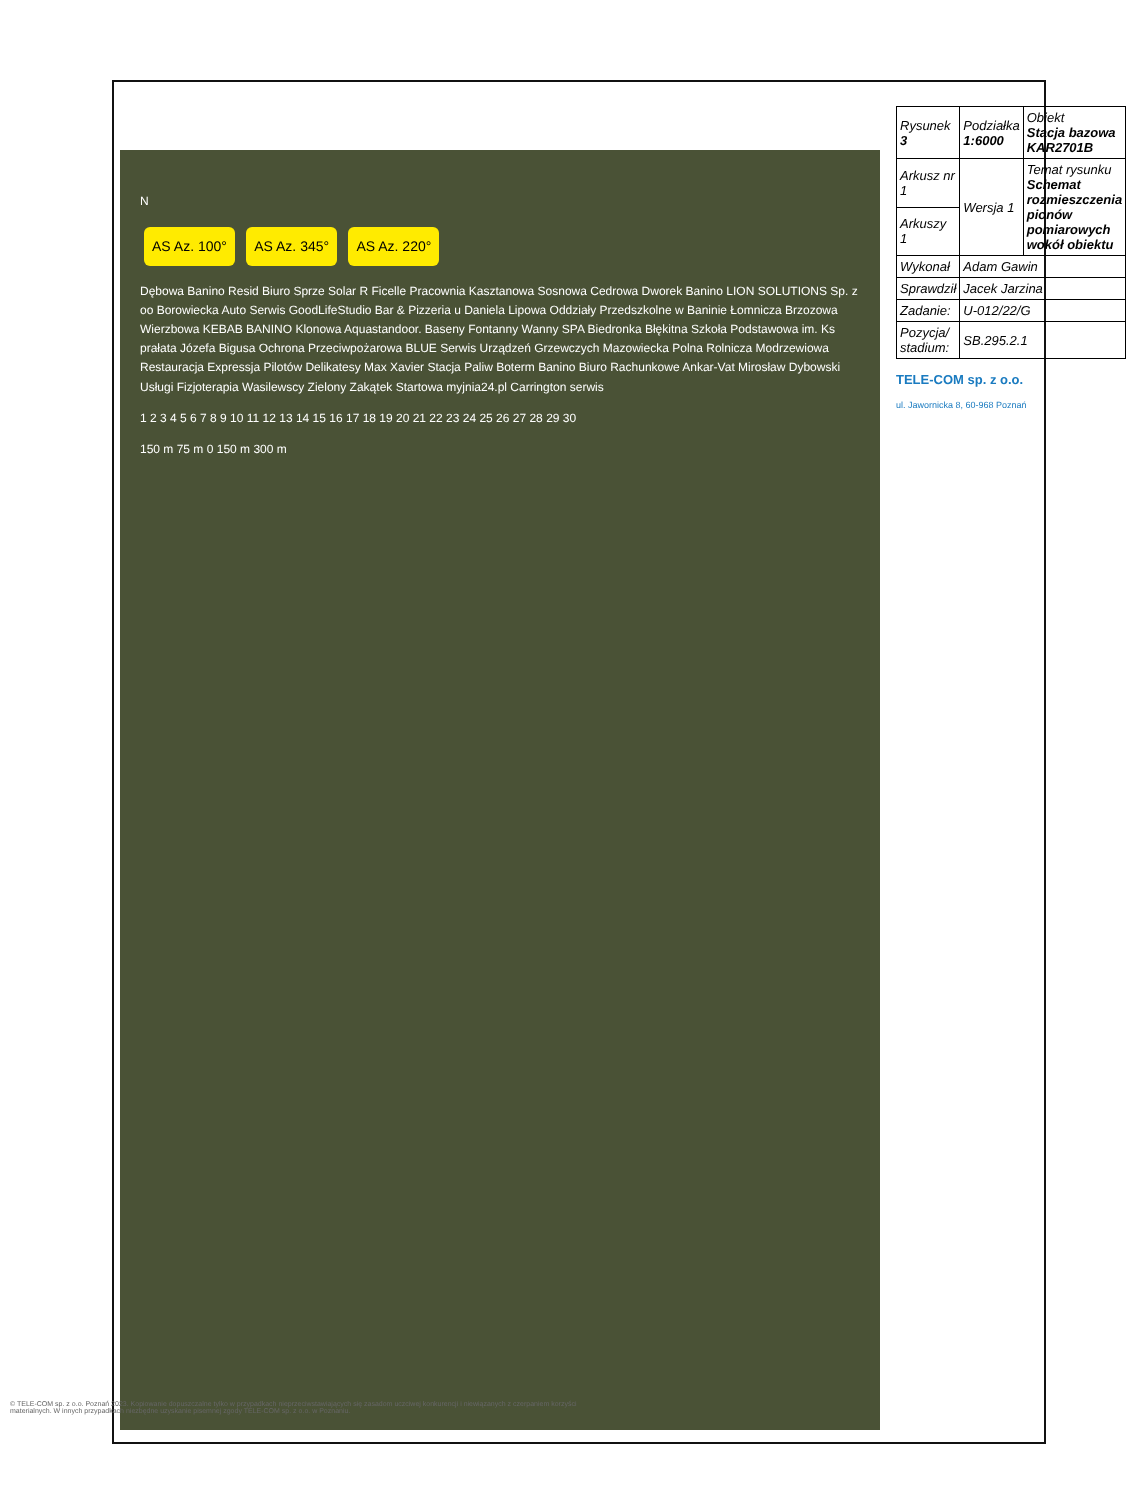N
AS Az. 100° AS Az. 345° AS Az. 220°
Dębowa Banino Resid Biuro Sprze Solar R Ficelle Pracownia Kasztanowa Sosnowa Cedrowa Dworek Banino LION SOLUTIONS Sp. z oo Borowiecka Auto Serwis GoodLifeStudio Bar & Pizzeria u Daniela Lipowa Oddziały Przedszkolne w Baninie Łomnicza Brzozowa Wierzbowa KEBAB BANINO Klonowa Aquastandoor. Baseny Fontanny Wanny SPA Biedronka Błękitna Szkoła Podstawowa im. Ks prałata Józefa Bigusa Ochrona Przeciwpożarowa BLUE Serwis Urządzeń Grzewczych Mazowiecka Polna Rolnicza Modrzewiowa Restauracja Expressja Pilotów Delikatesy Max Xavier Stacja Paliw Boterm Banino Biuro Rachunkowe Ankar-Vat Mirosław Dybowski Usługi Fizjoterapia Wasilewscy Zielony Zakątek Startowa myjnia24.pl Carrington serwis
1 2 3 4 5 6 7 8 9 10 11 12 13 14 15 16 17 18 19 20 21 22 23 24 25 26 27 28 29 30
150 m 75 m 0 150 m 300 m
| Rysunek 3 | Podziałka 1:6000 | Obiekt Stacja bazowa KAR2701B |
| Arkusz nr 1 | Wersja 1 | Temat rysunku Schemat rozmieszczenia pionów pomiarowych wokół obiektu |
| Arkuszy 1 | | |
| Wykonał | Adam Gawin | |
| Sprawdził | Jacek Jarzina | |
| Zadanie: | U-012/22/G | |
| Pozycja/ stadium: | SB.295.2.1 | |
TELE-COM sp. z o.o.
ul. Jawornicka 8, 60-968 Poznań
© TELE-COM sp. z o.o. Poznań 2023. Kopiowanie dopuszczalne tylko w przypadkach nieprzeciwstawiających się zasadom uczciwej konkurencji i niewiązanych z czerpaniem korzyści materialnych. W innych przypadkach niezbędne uzyskanie pisemnej zgody TELE-COM sp. z o.o. w Poznaniu.